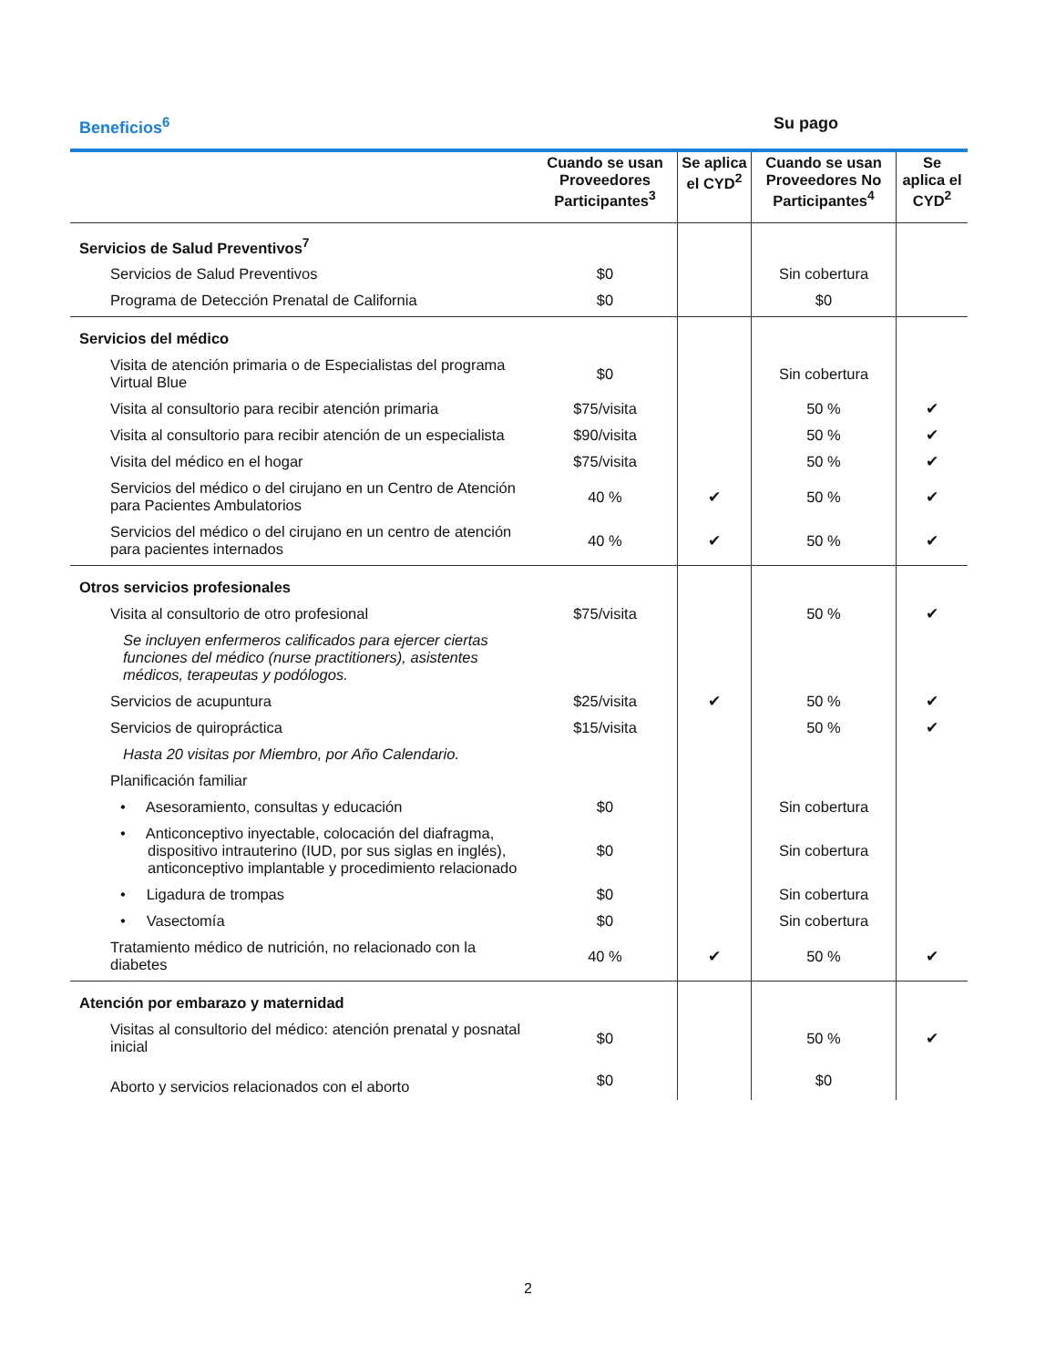Beneficios<sup>6</sup> Su pago
| | Cuando se usan Proveedores Participantes<sup>3</sup> | Se aplica el CYD<sup>2</sup> | Cuando se usan Proveedores No Participantes<sup>4</sup> | Se aplica el CYD<sup>2</sup> |
| --- | --- | --- | --- | --- |
| Servicios de Salud Preventivos<sup>7</sup> | | | | |
| Servicios de Salud Preventivos | $0 | | Sin cobertura | |
| Programa de Detección Prenatal de California | $0 | | $0 | |
| Servicios del médico | | | | |
| Visita de atención primaria o de Especialistas del programa Virtual Blue | $0 | | Sin cobertura | |
| Visita al consultorio para recibir atención primaria | $75/visita | | 50 % | ✔ |
| Visita al consultorio para recibir atención de un especialista | $90/visita | | 50 % | ✔ |
| Visita del médico en el hogar | $75/visita | | 50 % | ✔ |
| Servicios del médico o del cirujano en un Centro de Atención para Pacientes Ambulatorios | 40 % | ✔ | 50 % | ✔ |
| Servicios del médico o del cirujano en un centro de atención para pacientes internados | 40 % | ✔ | 50 % | ✔ |
| Otros servicios profesionales | | | | |
| Visita al consultorio de otro profesional | $75/visita | | 50 % | ✔ |
| Se incluyen enfermeros calificados para ejercer ciertas funciones del médico (nurse practitioners), asistentes médicos, terapeutas y podólogos. | | | | |
| Servicios de acupuntura | $25/visita | ✔ | 50 % | ✔ |
| Servicios de quiropráctica | $15/visita | | 50 % | ✔ |
| Hasta 20 visitas por Miembro, por Año Calendario. | | | | |
| Planificación familiar | | | | |
| • Asesoramiento, consultas y educación | $0 | | Sin cobertura | |
| • Anticonceptivo inyectable, colocación del diafragma, dispositivo intrauterino (IUD, por sus siglas en inglés), anticonceptivo implantable y procedimiento relacionado | $0 | | Sin cobertura | |
| • Ligadura de trompas | $0 | | Sin cobertura | |
| • Vasectomía | $0 | | Sin cobertura | |
| Tratamiento médico de nutrición, no relacionado con la diabetes | 40 % | ✔ | 50 % | ✔ |
| Atención por embarazo y maternidad | | | | |
| Visitas al consultorio del médico: atención prenatal y posnatal inicial | $0 | | 50 % | ✔ |
| Aborto y servicios relacionados con el aborto | $0 | | $0 | |
2